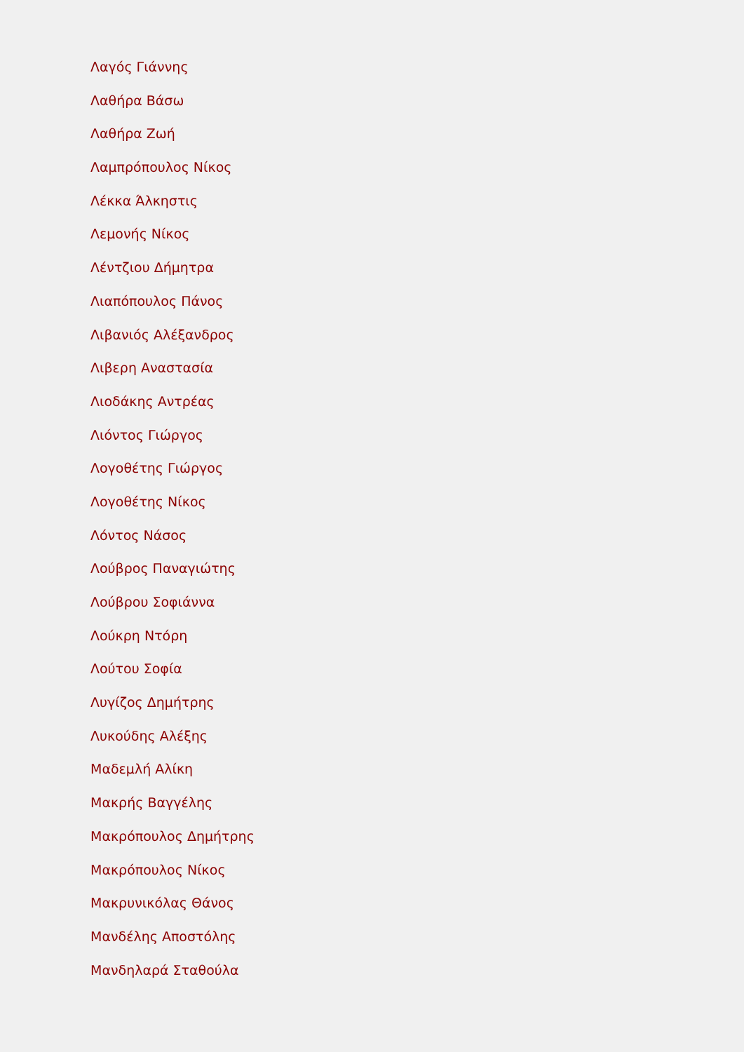Λαγός Γιάννης
Λαθήρα Βάσω
Λαθήρα Ζωή
Λαμπρόπουλος Νίκος
Λέκκα Άλκηστις
Λεμονής Νίκος
Λέντζιου Δήμητρα
Λιαπόπουλος Πάνος
Λιβανιός Αλέξανδρος
Λιβερη Αναστασία
Λιοδάκης Αντρέας
Λιόντος Γιώργος
Λογοθέτης Γιώργος
Λογοθέτης Νίκος
Λόντος Νάσος
Λούβρος Παναγιώτης
Λούβρου Σοφιάννα
Λούκρη Ντόρη
Λούτου Σοφία
Λυγίζος Δημήτρης
Λυκούδης Αλέξης
Μαδεμλή Αλίκη
Μακρής Βαγγέλης
Μακρόπουλος Δημήτρης
Μακρόπουλος Νίκος
Μακρυνικόλας Θάνος
Μανδέλης Αποστόλης
Μανδηλαρά Σταθούλα